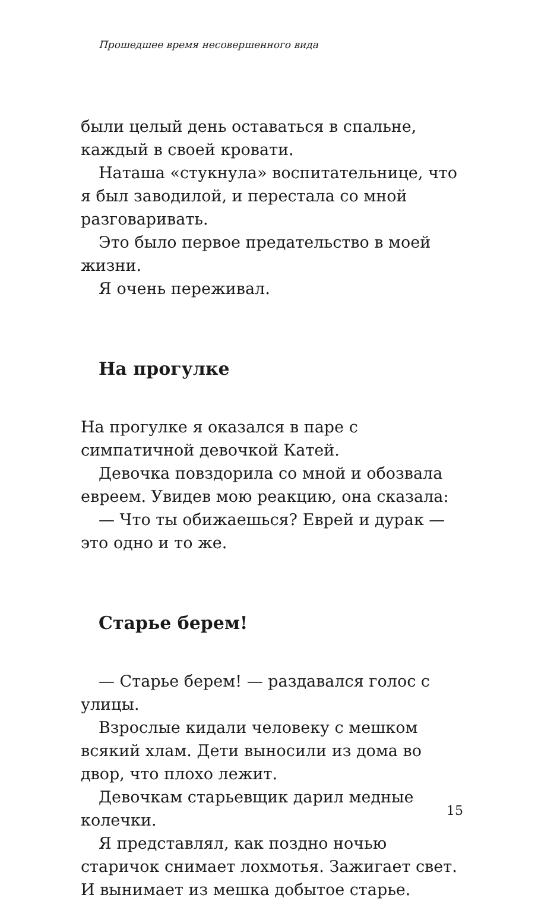Прошедшее время несовершенного вида
были целый день оставаться в спальне, каждый в своей кровати.
Наташа «стукнула» воспитательнице, что я был заводилой, и перестала со мной разговаривать.
Это было первое предательство в моей жизни.
Я очень переживал.
На прогулке
На прогулке я оказался в паре с симпатичной девочкой Катей.
Девочка повздорила со мной и обозвала евреем. Увидев мою реакцию, она сказала:
— Что ты обижаешься? Еврей и дурак — это одно и то же.
Старье берем!
— Старье берем! — раздавался голос с улицы.
Взрослые кидали человеку с мешком всякий хлам. Дети выносили из дома во двор, что плохо лежит.
Девочкам старьевщик дарил медные колечки.
Я представлял, как поздно ночью старичок снимает лохмотья. Зажигает свет. И вынимает из мешка добытое старье.
15